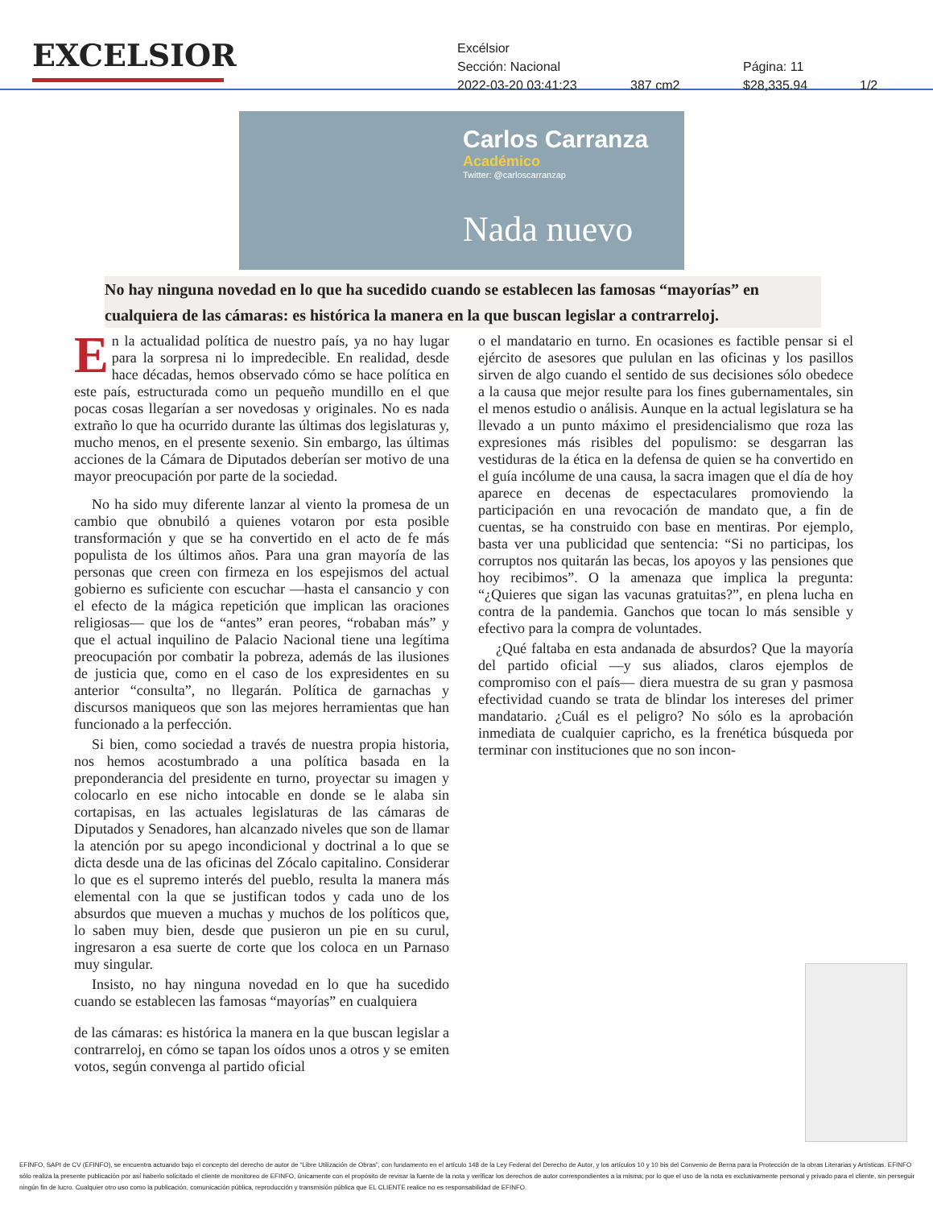EXCELSIOR
Excélsior
Sección: Nacional Página: 11
2022-03-20 03:41:23 387 cm2 $28,335.94 1/2
Carlos Carranza
Académico
Twitter: @carloscarranzap
Nada nuevo
No hay ninguna novedad en lo que ha sucedido cuando se establecen las famosas “mayorías” en cualquiera de las cámaras: es histórica la manera en la que buscan legislar a contrarreloj.
En la actualidad política de nuestro país, ya no hay lugar para la sorpresa ni lo impredecible. En realidad, desde hace décadas, hemos observado cómo se hace política en este país, estructurada como un pequeño mundillo en el que pocas cosas llegarían a ser novedosas y originales. No es nada extraño lo que ha ocurrido durante las últimas dos legislaturas y, mucho menos, en el presente sexenio. Sin embargo, las últimas acciones de la Cámara de Diputados deberían ser motivo de una mayor preocupación por parte de la sociedad.
No ha sido muy diferente lanzar al viento la promesa de un cambio que obnubiló a quienes votaron por esta posible transformación y que se ha convertido en el acto de fe más populista de los últimos años. Para una gran mayoría de las personas que creen con firmeza en los espejismos del actual gobierno es suficiente con escuchar —hasta el cansancio y con el efecto de la mágica repetición que implican las oraciones religiosas— que los de “antes” eran peores, “robaban más” y que el actual inquilino de Palacio Nacional tiene una legítima preocupación por combatir la pobreza, además de las ilusiones de justicia que, como en el caso de los expresidentes en su anterior “consulta”, no llegarán. Política de garnachas y discursos maniqueos que son las mejores herramientas que han funcionado a la perfección.
Si bien, como sociedad a través de nuestra propia historia, nos hemos acostumbrado a una política basada en la preponderancia del presidente en turno, proyectar su imagen y colocarlo en ese nicho intocable en donde se le alaba sin cortapisas, en las actuales legislaturas de las cámaras de Diputados y Senadores, han alcanzado niveles que son de llamar la atención por su apego incondicional y doctrinal a lo que se dicta desde una de las oficinas del Zócalo capitalino. Considerar lo que es el supremo interés del pueblo, resulta la manera más elemental con la que se justifican todos y cada uno de los absurdos que mueven a muchas y muchos de los políticos que, lo saben muy bien, desde que pusieron un pie en su curul, ingresaron a esa suerte de corte que los coloca en un Parnaso muy singular.
Insisto, no hay ninguna novedad en lo que ha sucedido cuando se establecen las famosas “mayorías” en cualquiera
de las cámaras: es histórica la manera en la que buscan legislar a contrarreloj, en cómo se tapan los oídos unos a otros y se emiten votos, según convenga al partido oficial
o el mandatario en turno. En ocasiones es factible pensar si el ejército de asesores que pululan en las oficinas y los pasillos sirven de algo cuando el sentido de sus decisiones sólo obedece a la causa que mejor resulte para los fines gubernamentales, sin el menos estudio o análisis. Aunque en la actual legislatura se ha llevado a un punto máximo el presidencialismo que roza las expresiones más risibles del populismo: se desgarran las vestiduras de la ética en la defensa de quien se ha convertido en el guía incólume de una causa, la sacra imagen que el día de hoy aparece en decenas de espectaculares promoviendo la participación en una revocación de mandato que, a fin de cuentas, se ha construido con base en mentiras. Por ejemplo, basta ver una publicidad que sentencia: “Si no participas, los corruptos nos quitarán las becas, los apoyos y las pensiones que hoy recibimos”. O la amenaza que implica la pregunta: “¿Quieres que sigan las vacunas gratuitas?”, en plena lucha en contra de la pandemia. Ganchos que tocan lo más sensible y efectivo para la compra de voluntades.
¿Qué faltaba en esta andanada de absurdos? Que la mayoría del partido oficial —y sus aliados, claros ejemplos de compromiso con el país— diera muestra de su gran y pasmosa efectividad cuando se trata de blindar los intereses del primer mandatario. ¿Cuál es el peligro? No sólo es la aprobación inmediata de cualquier capricho, es la frenética búsqueda por terminar con instituciones que no son incon-
EFINFO, SAPI de CV (EFINFO), se encuentra actuando bajo el concepto del derecho de autor de “Libre Utilización de Obras”, con fundamento en el artículo 148 de la Ley Federal del Derecho de Autor, y los artículos 10 y 10 bis del Convenio de Berna para la Protección de la obras Literarias y Artísticas. EFINFO sólo realiza la presente publicación por así haberlo solicitado el cliente de monitoreo de EFINFO, únicamente con el propósito de revisar la fuente de la nota y verificar los derechos de autor correspondientes a la misma; por lo que el uso de la nota es exclusivamente personal y privado para el cliente, sin perseguir ningún fin de lucro. Cualquier otro uso como la publicación, comunicación pública, reproducción y transmisión pública que EL CLIENTE realice no es responsabilidad de EFINFO.